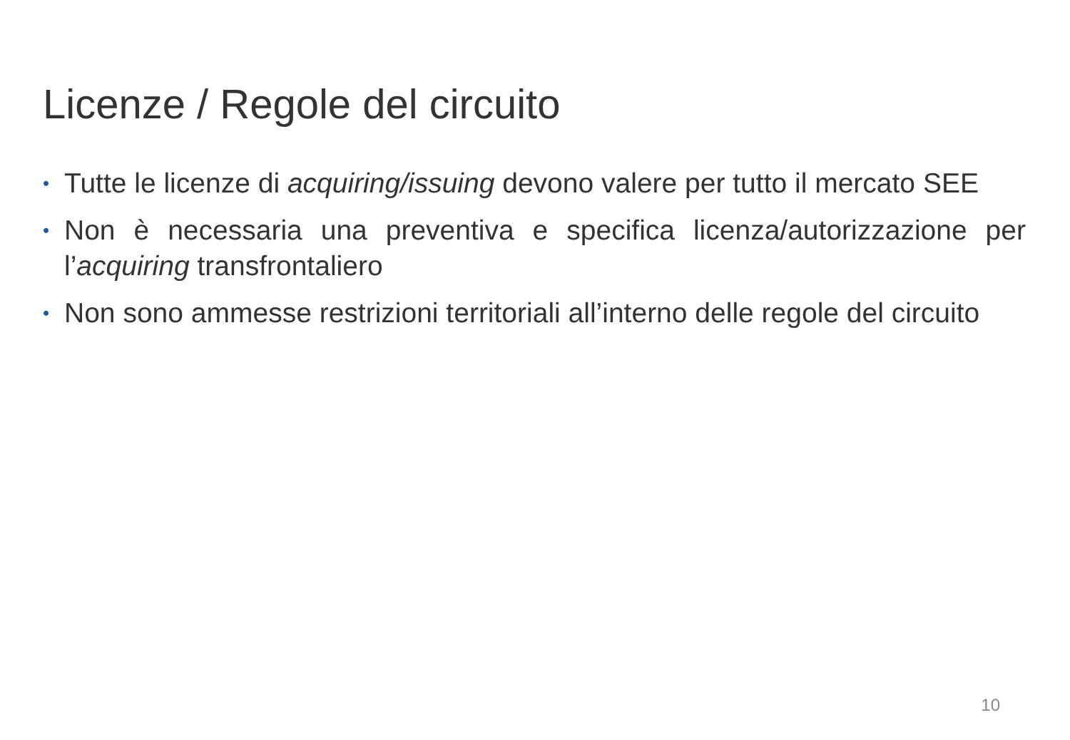Licenze / Regole del circuito
• Tutte le licenze di acquiring/issuing devono valere per tutto il mercato SEE
• Non è necessaria una preventiva e specifica licenza/autorizzazione per l’acquiring transfrontaliero
• Non sono ammesse restrizioni territoriali all’interno delle regole del circuito
10